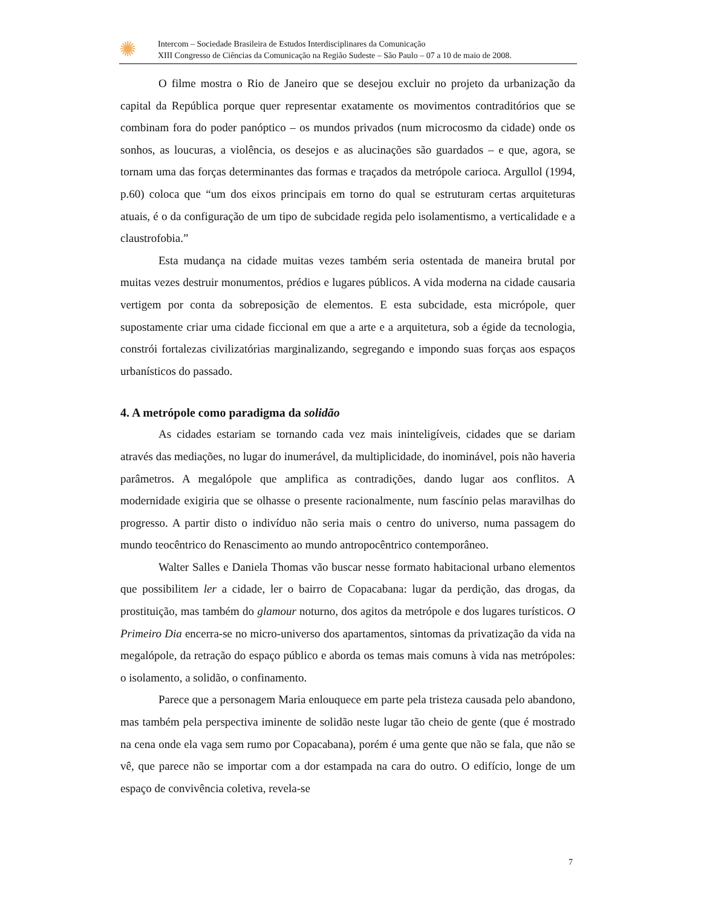✺
Intercom – Sociedade Brasileira de Estudos Interdisciplinares da Comunicação
XIII Congresso de Ciências da Comunicação na Região Sudeste – São Paulo – 07 a 10 de maio de 2008.
O filme mostra o Rio de Janeiro que se desejou excluir no projeto da urbanização da capital da República porque quer representar exatamente os movimentos contraditórios que se combinam fora do poder panóptico – os mundos privados (num microcosmo da cidade) onde os sonhos, as loucuras, a violência, os desejos e as alucinações são guardados – e que, agora, se tornam uma das forças determinantes das formas e traçados da metrópole carioca. Argullol (1994, p.60) coloca que “um dos eixos principais em torno do qual se estruturam certas arquiteturas atuais, é o da configuração de um tipo de subcidade regida pelo isolamentismo, a verticalidade e a claustrofobia.”
Esta mudança na cidade muitas vezes também seria ostentada de maneira brutal por muitas vezes destruir monumentos, prédios e lugares públicos. A vida moderna na cidade causaria vertigem por conta da sobreposição de elementos. E esta subcidade, esta micrópole, quer supostamente criar uma cidade ficcional em que a arte e a arquitetura, sob a égide da tecnologia, constrói fortalezas civilizatórias marginalizando, segregando e impondo suas forças aos espaços urbanísticos do passado.
4. A metrópole como paradigma da solidão
As cidades estariam se tornando cada vez mais ininteligíveis, cidades que se dariam através das mediações, no lugar do inumerável, da multiplicidade, do inominável, pois não haveria parâmetros. A megalópole que amplifica as contradições, dando lugar aos conflitos. A modernidade exigiria que se olhasse o presente racionalmente, num fascínio pelas maravilhas do progresso. A partir disto o indivíduo não seria mais o centro do universo, numa passagem do mundo teocêntrico do Renascimento ao mundo antropocêntrico contemporâneo.
Walter Salles e Daniela Thomas vão buscar nesse formato habitacional urbano elementos que possibilitem ler a cidade, ler o bairro de Copacabana: lugar da perdição, das drogas, da prostituição, mas também do glamour noturno, dos agitos da metrópole e dos lugares turísticos. O Primeiro Dia encerra-se no micro-universo dos apartamentos, sintomas da privatização da vida na megalópole, da retração do espaço público e aborda os temas mais comuns à vida nas metrópoles: o isolamento, a solidão, o confinamento.
Parece que a personagem Maria enlouquece em parte pela tristeza causada pelo abandono, mas também pela perspectiva iminente de solidão neste lugar tão cheio de gente (que é mostrado na cena onde ela vaga sem rumo por Copacabana), porém é uma gente que não se fala, que não se vê, que parece não se importar com a dor estampada na cara do outro. O edifício, longe de um espaço de convivência coletiva, revela-se
7